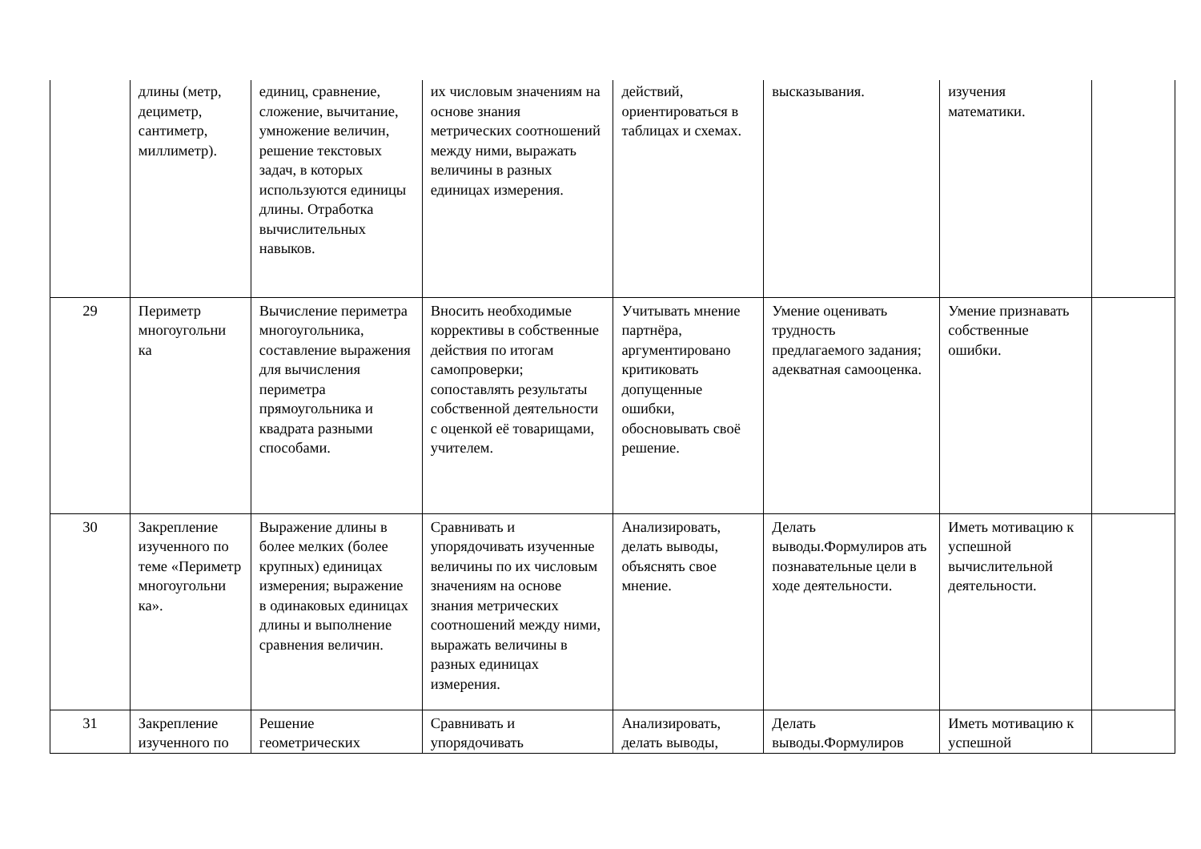| | длины (метр, дециметр, сантиметр, миллиметр). | единиц, сравнение, сложение, вычитание, умножение величин, решение текстовых задач, в которых используются единицы длины. Отработка вычислительных навыков. | их числовым значениям на основе знания метрических соотношений между ними, выражать величины в разных единицах измерения. | действий, ориентироваться в таблицах и схемах. | высказывания. | изучения математики. | |
| 29 | Периметр многоугольни ка | Вычисление периметра многоугольника, составление выражения для вычисления периметра прямоугольника и квадрата разными способами. | Вносить необходимые коррективы в собственные действия по итогам самопроверки; сопоставлять результаты собственной деятельности с оценкой её товарищами, учителем. | Учитывать мнение партнёра, аргументировано критиковать допущенные ошибки, обосновывать своё решение. | Умение оценивать трудность предлагаемого задания; адекватная самооценка. | Умение признавать собственные ошибки. | |
| 30 | Закрепление изученного по теме «Периметр многоугольни ка». | Выражение длины в более мелких (более крупных) единицах измерения; выражение в одинаковых единицах длины и выполнение сравнения величин. | Сравнивать и упорядочивать изученные величины по их числовым значениям на основе знания метрических соотношений между ними, выражать величины в разных единицах измерения. | Анализировать, делать выводы, объяснять свое мнение. | Делать выводы.Формулиров ать познавательные цели в ходе деятельности. | Иметь мотивацию к успешной вычислительной деятельности. | |
| 31 | Закрепление изученного по | Решение геометрических | Сравнивать и упорядочивать | Анализировать, делать выводы, | Делать выводы.Формулиров | Иметь мотивацию к успешной | |